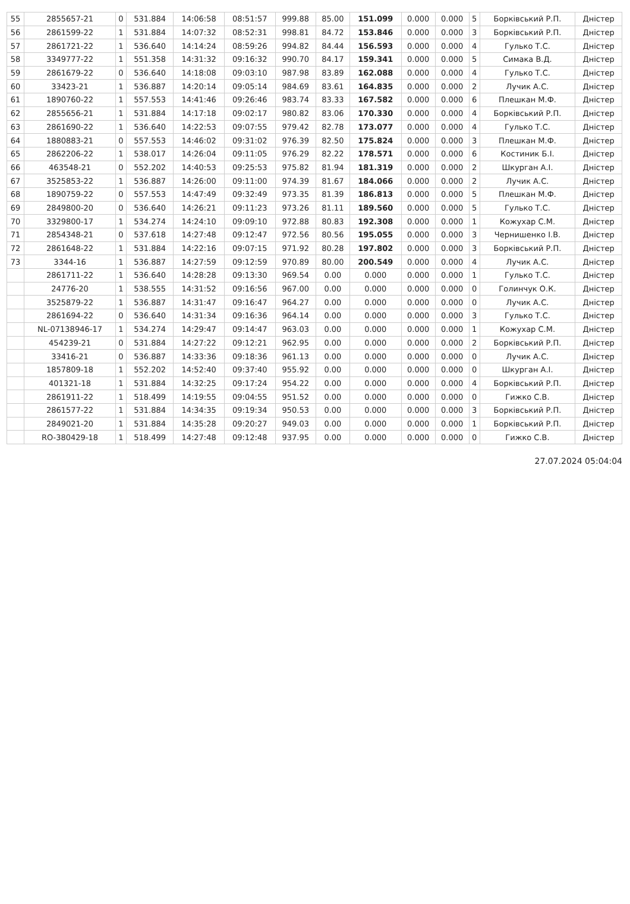| 55 | 2855657-21 | 0 | 531.884 | 14:06:58 | 08:51:57 | 999.88 | 85.00 | 151.099 | 0.000 | 0.000 | 5 | Борківський Р.П. | Дністер |
| 56 | 2861599-22 | 1 | 531.884 | 14:07:32 | 08:52:31 | 998.81 | 84.72 | 153.846 | 0.000 | 0.000 | 3 | Борківський Р.П. | Дністер |
| 57 | 2861721-22 | 1 | 536.640 | 14:14:24 | 08:59:26 | 994.82 | 84.44 | 156.593 | 0.000 | 0.000 | 4 | Гулько Т.С. | Дністер |
| 58 | 3349777-22 | 1 | 551.358 | 14:31:32 | 09:16:32 | 990.70 | 84.17 | 159.341 | 0.000 | 0.000 | 5 | Симака В.Д. | Дністер |
| 59 | 2861679-22 | 0 | 536.640 | 14:18:08 | 09:03:10 | 987.98 | 83.89 | 162.088 | 0.000 | 0.000 | 4 | Гулько Т.С. | Дністер |
| 60 | 33423-21 | 1 | 536.887 | 14:20:14 | 09:05:14 | 984.69 | 83.61 | 164.835 | 0.000 | 0.000 | 2 | Лучик А.С. | Дністер |
| 61 | 1890760-22 | 1 | 557.553 | 14:41:46 | 09:26:46 | 983.74 | 83.33 | 167.582 | 0.000 | 0.000 | 6 | Плешкан М.Ф. | Дністер |
| 62 | 2855656-21 | 1 | 531.884 | 14:17:18 | 09:02:17 | 980.82 | 83.06 | 170.330 | 0.000 | 0.000 | 4 | Борківський Р.П. | Дністер |
| 63 | 2861690-22 | 1 | 536.640 | 14:22:53 | 09:07:55 | 979.42 | 82.78 | 173.077 | 0.000 | 0.000 | 4 | Гулько Т.С. | Дністер |
| 64 | 1880883-21 | 0 | 557.553 | 14:46:02 | 09:31:02 | 976.39 | 82.50 | 175.824 | 0.000 | 0.000 | 3 | Плешкан М.Ф. | Дністер |
| 65 | 2862206-22 | 1 | 538.017 | 14:26:04 | 09:11:05 | 976.29 | 82.22 | 178.571 | 0.000 | 0.000 | 6 | Костиник Б.І. | Дністер |
| 66 | 463548-21 | 0 | 552.202 | 14:40:53 | 09:25:53 | 975.82 | 81.94 | 181.319 | 0.000 | 0.000 | 2 | Шкурган А.І. | Дністер |
| 67 | 3525853-22 | 1 | 536.887 | 14:26:00 | 09:11:00 | 974.39 | 81.67 | 184.066 | 0.000 | 0.000 | 2 | Лучик А.С. | Дністер |
| 68 | 1890759-22 | 0 | 557.553 | 14:47:49 | 09:32:49 | 973.35 | 81.39 | 186.813 | 0.000 | 0.000 | 5 | Плешкан М.Ф. | Дністер |
| 69 | 2849800-20 | 0 | 536.640 | 14:26:21 | 09:11:23 | 973.26 | 81.11 | 189.560 | 0.000 | 0.000 | 5 | Гулько Т.С. | Дністер |
| 70 | 3329800-17 | 1 | 534.274 | 14:24:10 | 09:09:10 | 972.88 | 80.83 | 192.308 | 0.000 | 0.000 | 1 | Кожухар С.М. | Дністер |
| 71 | 2854348-21 | 0 | 537.618 | 14:27:48 | 09:12:47 | 972.56 | 80.56 | 195.055 | 0.000 | 0.000 | 3 | Чернишенко І.В. | Дністер |
| 72 | 2861648-22 | 1 | 531.884 | 14:22:16 | 09:07:15 | 971.92 | 80.28 | 197.802 | 0.000 | 0.000 | 3 | Борківський Р.П. | Дністер |
| 73 | 3344-16 | 1 | 536.887 | 14:27:59 | 09:12:59 | 970.89 | 80.00 | 200.549 | 0.000 | 0.000 | 4 | Лучик А.С. | Дністер |
| | 2861711-22 | 1 | 536.640 | 14:28:28 | 09:13:30 | 969.54 | 0.00 | 0.000 | 0.000 | 0.000 | 1 | Гулько Т.С. | Дністер |
| | 24776-20 | 1 | 538.555 | 14:31:52 | 09:16:56 | 967.00 | 0.00 | 0.000 | 0.000 | 0.000 | 0 | Голинчук О.К. | Дністер |
| | 3525879-22 | 1 | 536.887 | 14:31:47 | 09:16:47 | 964.27 | 0.00 | 0.000 | 0.000 | 0.000 | 0 | Лучик А.С. | Дністер |
| | 2861694-22 | 0 | 536.640 | 14:31:34 | 09:16:36 | 964.14 | 0.00 | 0.000 | 0.000 | 0.000 | 3 | Гулько Т.С. | Дністер |
| | NL-07138946-17 | 1 | 534.274 | 14:29:47 | 09:14:47 | 963.03 | 0.00 | 0.000 | 0.000 | 0.000 | 1 | Кожухар С.М. | Дністер |
| | 454239-21 | 0 | 531.884 | 14:27:22 | 09:12:21 | 962.95 | 0.00 | 0.000 | 0.000 | 0.000 | 2 | Борківський Р.П. | Дністер |
| | 33416-21 | 0 | 536.887 | 14:33:36 | 09:18:36 | 961.13 | 0.00 | 0.000 | 0.000 | 0.000 | 0 | Лучик А.С. | Дністер |
| | 1857809-18 | 1 | 552.202 | 14:52:40 | 09:37:40 | 955.92 | 0.00 | 0.000 | 0.000 | 0.000 | 0 | Шкурган А.І. | Дністер |
| | 401321-18 | 1 | 531.884 | 14:32:25 | 09:17:24 | 954.22 | 0.00 | 0.000 | 0.000 | 0.000 | 4 | Борківський Р.П. | Дністер |
| | 2861911-22 | 1 | 518.499 | 14:19:55 | 09:04:55 | 951.52 | 0.00 | 0.000 | 0.000 | 0.000 | 0 | Гижко С.В. | Дністер |
| | 2861577-22 | 1 | 531.884 | 14:34:35 | 09:19:34 | 950.53 | 0.00 | 0.000 | 0.000 | 0.000 | 3 | Борківський Р.П. | Дністер |
| | 2849021-20 | 1 | 531.884 | 14:35:28 | 09:20:27 | 949.03 | 0.00 | 0.000 | 0.000 | 0.000 | 1 | Борківський Р.П. | Дністер |
| | RO-380429-18 | 1 | 518.499 | 14:27:48 | 09:12:48 | 937.95 | 0.00 | 0.000 | 0.000 | 0.000 | 0 | Гижко С.В. | Дністер |
27.07.2024 05:04:04